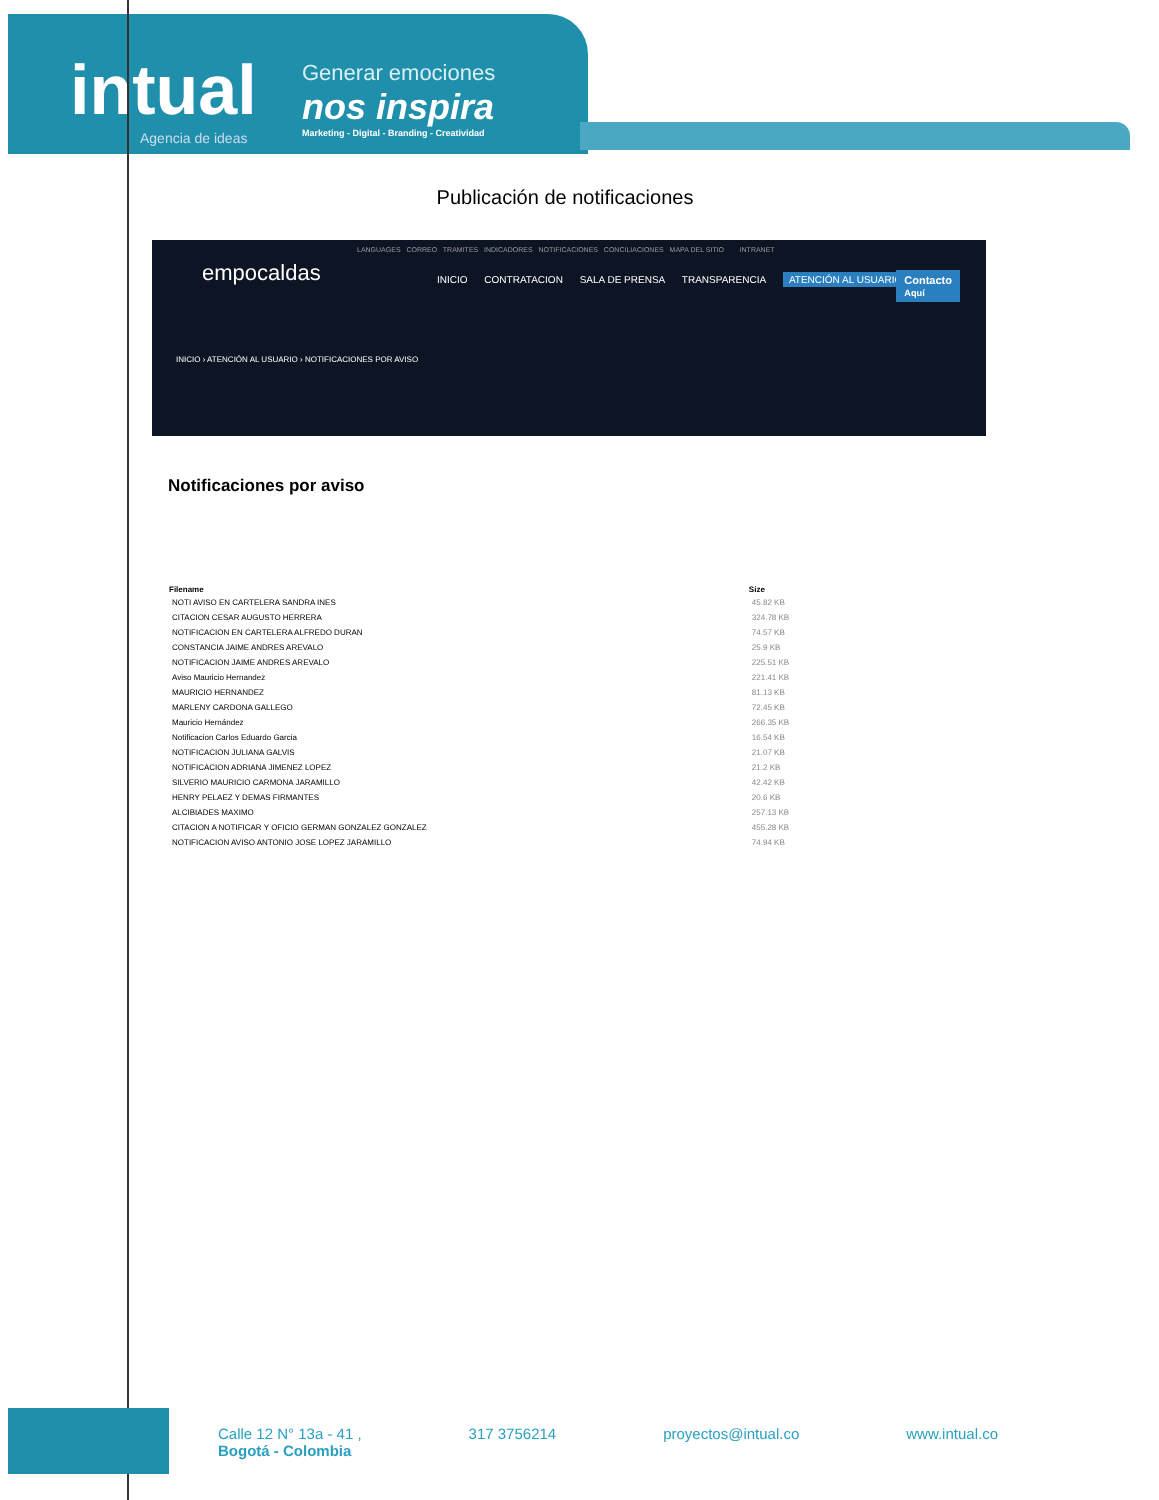intual
Agencia de ideas
Generar emociones
nos inspira
Marketing - Digital - Branding - Creatividad
Publicación de notificaciones
LANGUAGES CORREO TRAMITES INDICADORES NOTIFICACIONES CONCILIACIONES MAPA DEL SITIO INTRANET
empocaldas
INICIO CONTRATACION SALA DE PRENSA TRANSPARENCIA ATENCIÓN AL USUARIO
Contacto
Aquí
INICIO › ATENCIÓN AL USUARIO › NOTIFICACIONES POR AVISO
Notificaciones por aviso
| Filename | Size |
| --- | --- |
| NOTI AVISO EN CARTELERA SANDRA INES | 45.82 KB |
| CITACION CESAR AUGUSTO HERRERA | 324.78 KB |
| NOTIFICACION EN CARTELERA ALFREDO DURAN | 74.57 KB |
| CONSTANCIA JAIME ANDRES AREVALO | 25.9 KB |
| NOTIFICACION JAIME ANDRES AREVALO | 225.51 KB |
| Aviso Mauricio Hernandez | 221.41 KB |
| MAURICIO HERNANDEZ | 81.13 KB |
| MARLENY CARDONA GALLEGO | 72.45 KB |
| Mauricio Hernández | 266.35 KB |
| Notificacion Carlos Eduardo Garcia | 16.54 KB |
| NOTIFICACION JULIANA GALVIS | 21.07 KB |
| NOTIFICACION ADRIANA JIMENEZ LOPEZ | 21.2 KB |
| SILVERIO MAURICIO CARMONA JARAMILLO | 42.42 KB |
| HENRY PELAEZ Y DEMAS FIRMANTES | 20.6 KB |
| ALCIBIADES MAXIMO | 257.13 KB |
| CITACION A NOTIFICAR Y OFICIO GERMAN GONZALEZ GONZALEZ | 455.28 KB |
| NOTIFICACION AVISO ANTONIO JOSE LOPEZ JARAMILLO | 74.94 KB |
Calle 12 N° 13a - 41 ,
Bogotá - Colombia
317 3756214 proyectos@intual.co www.intual.co